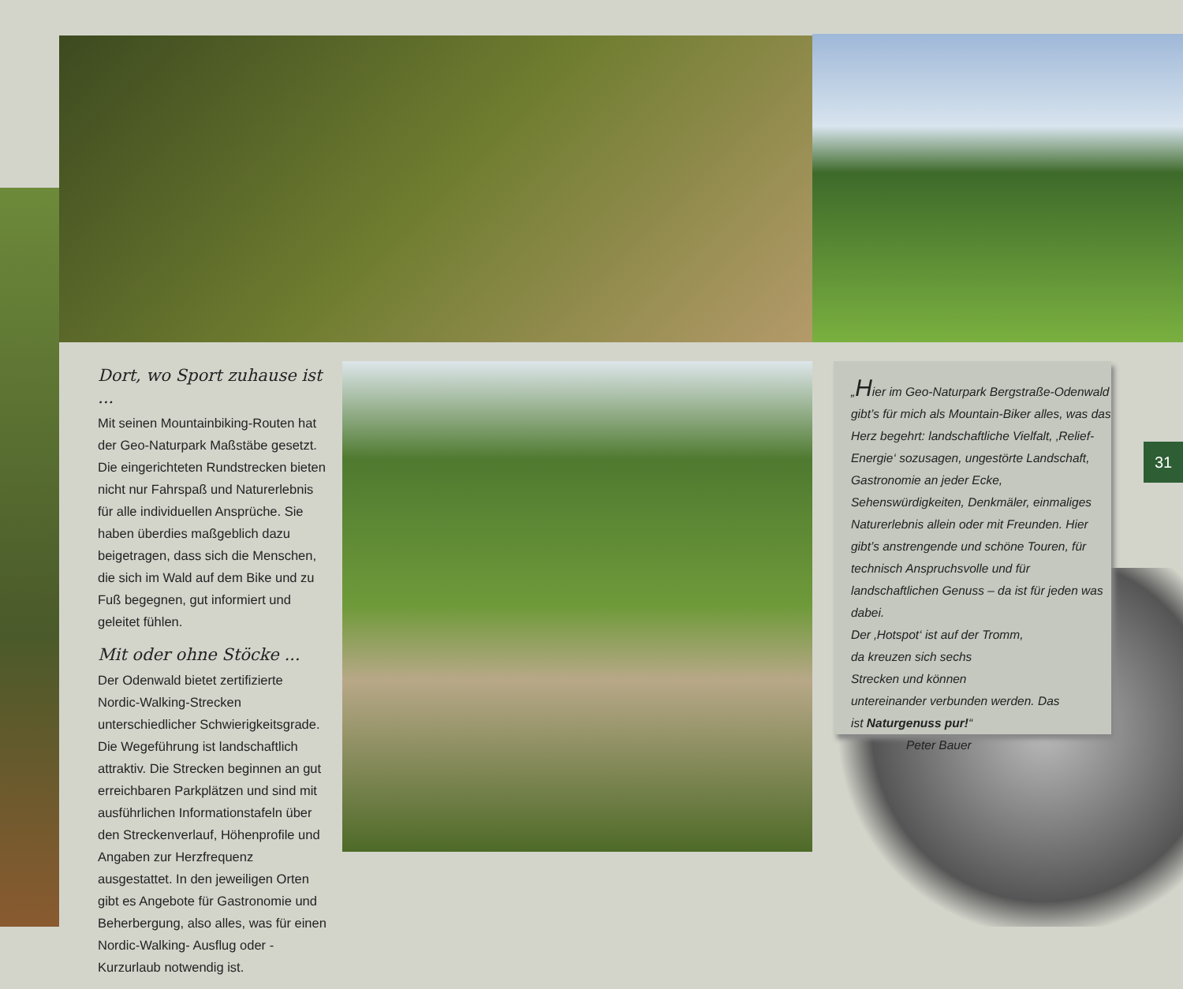Dort, wo Sport zuhause ist ...
Mit seinen Mountainbiking-Routen hat der Geo-Naturpark Maßstäbe gesetzt. Die eingerichteten Rundstrecken bieten nicht nur Fahrspaß und Naturerlebnis für alle individuellen Ansprüche. Sie haben überdies maßgeblich dazu beigetragen, dass sich die Menschen, die sich im Wald auf dem Bike und zu Fuß begegnen, gut informiert und geleitet fühlen.
Mit oder ohne Stöcke ...
Der Odenwald bietet zertifizierte Nordic-Walking-Strecken unterschiedlicher Schwierigkeitsgrade. Die Wegeführung ist landschaftlich attraktiv. Die Strecken beginnen an gut erreichbaren Parkplätzen und sind mit ausführlichen Informationstafeln über den Streckenverlauf, Höhenprofile und Angaben zur Herzfrequenz ausgestattet. In den jeweiligen Orten gibt es Angebote für Gastronomie und Beherbergung, also alles, was für einen Nordic-Walking- Ausflug oder -Kurzurlaub notwendig ist.
„Hier im Geo-Naturpark Bergstraße-Odenwald gibt’s für mich als Mountain-Biker alles, was das Herz begehrt: landschaftliche Vielfalt, ‚Relief-Energie‘ sozusagen, ungestörte Landschaft, Gastronomie an jeder Ecke, Sehenswürdigkeiten, Denkmäler, einmaliges Naturerlebnis allein oder mit Freunden. Hier gibt’s anstrengende und schöne Touren, für technisch Anspruchsvolle und für landschaftlichen Genuss – da ist für jeden was dabei.
Der ‚Hotspot‘ ist auf der Tromm,
da kreuzen sich sechs
Strecken und können
untereinander verbunden werden. Das
ist Naturgenuss pur!“
Peter Bauer
31